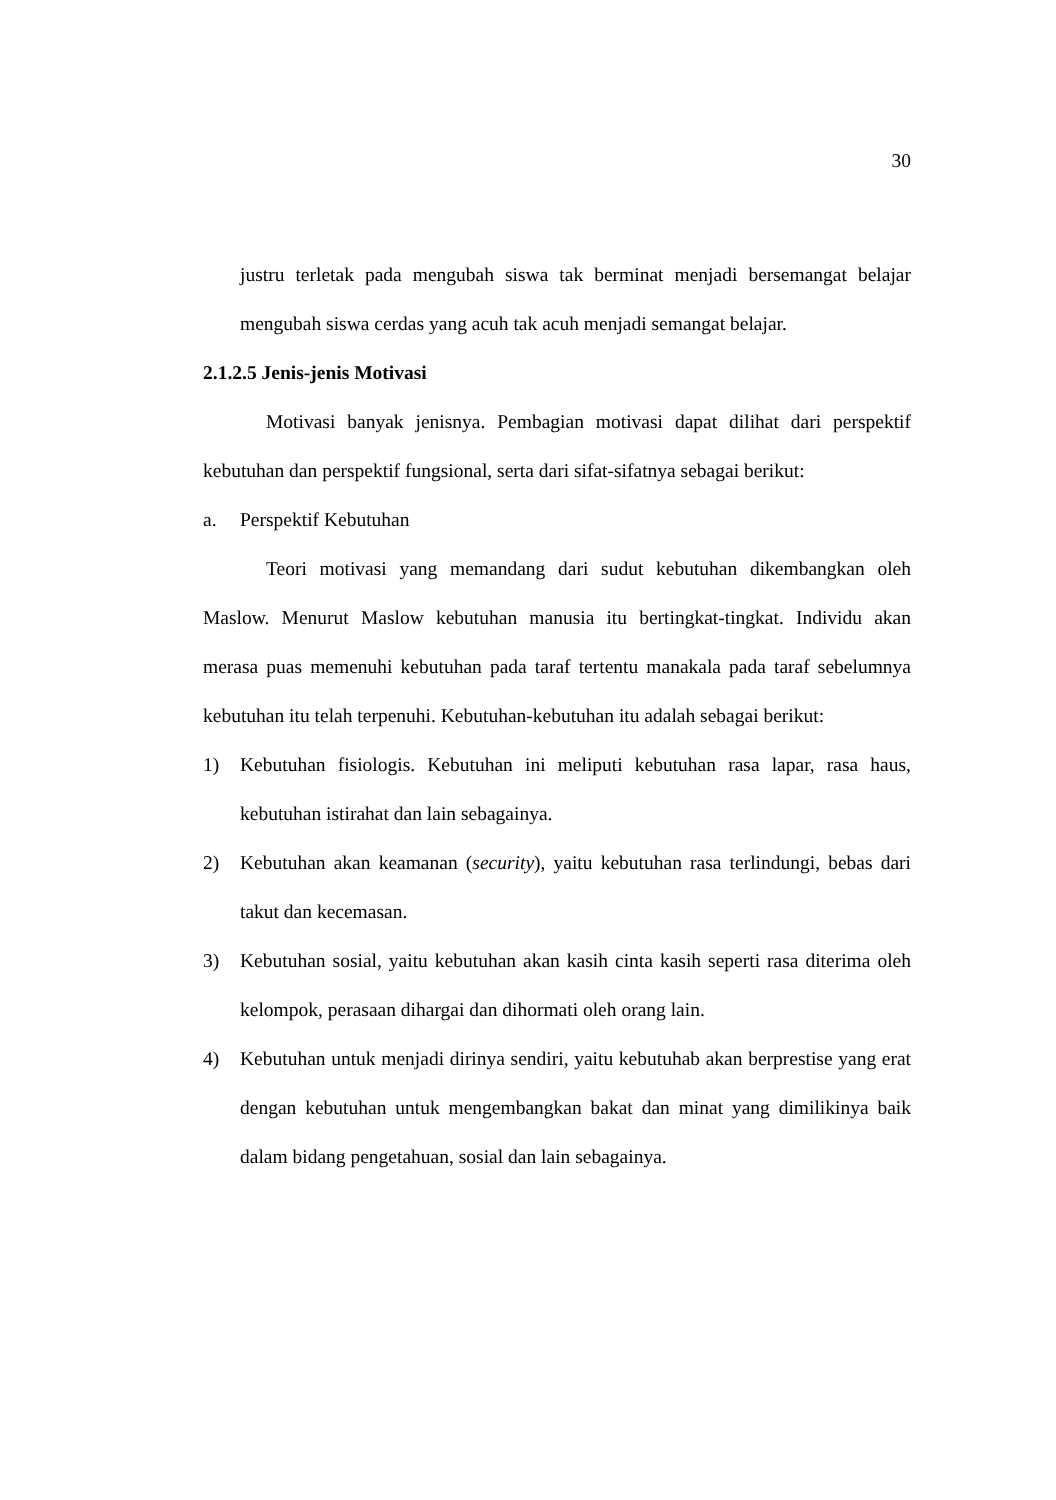30
justru terletak pada mengubah siswa tak berminat menjadi bersemangat belajar mengubah siswa cerdas yang acuh tak acuh menjadi semangat belajar.
2.1.2.5 Jenis-jenis Motivasi
Motivasi banyak jenisnya. Pembagian motivasi dapat dilihat dari perspektif kebutuhan dan perspektif fungsional, serta dari sifat-sifatnya sebagai berikut:
a. Perspektif Kebutuhan
Teori motivasi yang memandang dari sudut kebutuhan dikembangkan oleh Maslow. Menurut Maslow kebutuhan manusia itu bertingkat-tingkat. Individu akan merasa puas memenuhi kebutuhan pada taraf tertentu manakala pada taraf sebelumnya kebutuhan itu telah terpenuhi. Kebutuhan-kebutuhan itu adalah sebagai berikut:
1) Kebutuhan fisiologis. Kebutuhan ini meliputi kebutuhan rasa lapar, rasa haus, kebutuhan istirahat dan lain sebagainya.
2) Kebutuhan akan keamanan (security), yaitu kebutuhan rasa terlindungi, bebas dari takut dan kecemasan.
3) Kebutuhan sosial, yaitu kebutuhan akan kasih cinta kasih seperti rasa diterima oleh kelompok, perasaan dihargai dan dihormati oleh orang lain.
4) Kebutuhan untuk menjadi dirinya sendiri, yaitu kebutuhab akan berprestise yang erat dengan kebutuhan untuk mengembangkan bakat dan minat yang dimilikinya baik dalam bidang pengetahuan, sosial dan lain sebagainya.